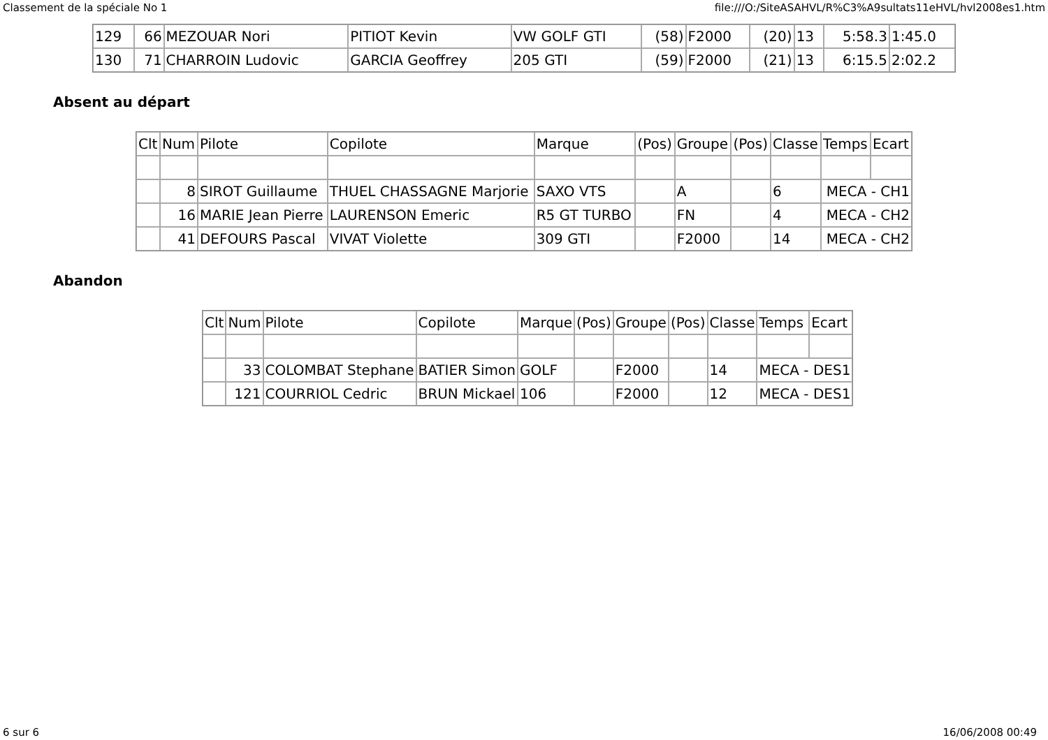Classement de la spéciale No 1 file:///O:/SiteASAHVL/R%C3%A9sultats11eHVL/hvl2008es1.htm
| 129 | 66 | MEZOUAR Nori | PITIOT Kevin | VW GOLF GTI | (58) | F2000 | (20) | 13 | 5:58.3 | 1:45.0 |
| 130 | 71 | CHARROIN Ludovic | GARCIA Geoffrey | 205 GTI | (59) | F2000 | (21) | 13 | 6:15.5 | 2:02.2 |
Absent au départ
| Clt | Num | Pilote | Copilote | Marque | (Pos) | Groupe | (Pos) | Classe | Temps | Ecart |
| --- | --- | --- | --- | --- | --- | --- | --- | --- | --- | --- |
| | 8 | SIROT Guillaume | THUEL CHASSAGNE Marjorie | SAXO VTS | | A | | 6 | MECA - CH1 | |
| | 16 | MARIE Jean Pierre | LAURENSON Emeric | R5 GT TURBO | | FN | | 4 | MECA - CH2 | |
| | 41 | DEFOURS Pascal | VIVAT Violette | 309 GTI | | F2000 | | 14 | MECA - CH2 | |
Abandon
| Clt | Num | Pilote | Copilote | Marque | (Pos) | Groupe | (Pos) | Classe | Temps | Ecart |
| --- | --- | --- | --- | --- | --- | --- | --- | --- | --- | --- |
| | 33 | COLOMBAT Stephane | BATIER Simon | GOLF | | F2000 | | 14 | MECA - DES1 | |
| | 121 | COURRIOL Cedric | BRUN Mickael | 106 | | F2000 | | 12 | MECA - DES1 | |
6 sur 6 16/06/2008 00:49